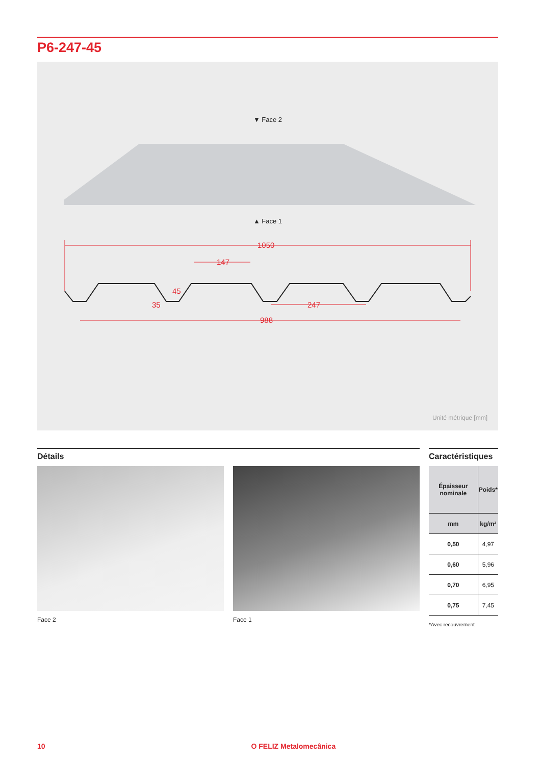P6-247-45
▼ Face 2
▲ Face 1
1050
147
45
35
247
988
Unité métrique [mm]
Détails
Face 2 Face 1
Caractéristiques
| Épaisseur nominale | Poids* |
| --- | --- |
| mm | kg/m² |
| 0,50 | 4,97 |
| 0,60 | 5,96 |
| 0,70 | 6,95 |
| 0,75 | 7,45 |
*Avec recouvrement
10 O FELIZ Metalomecânica